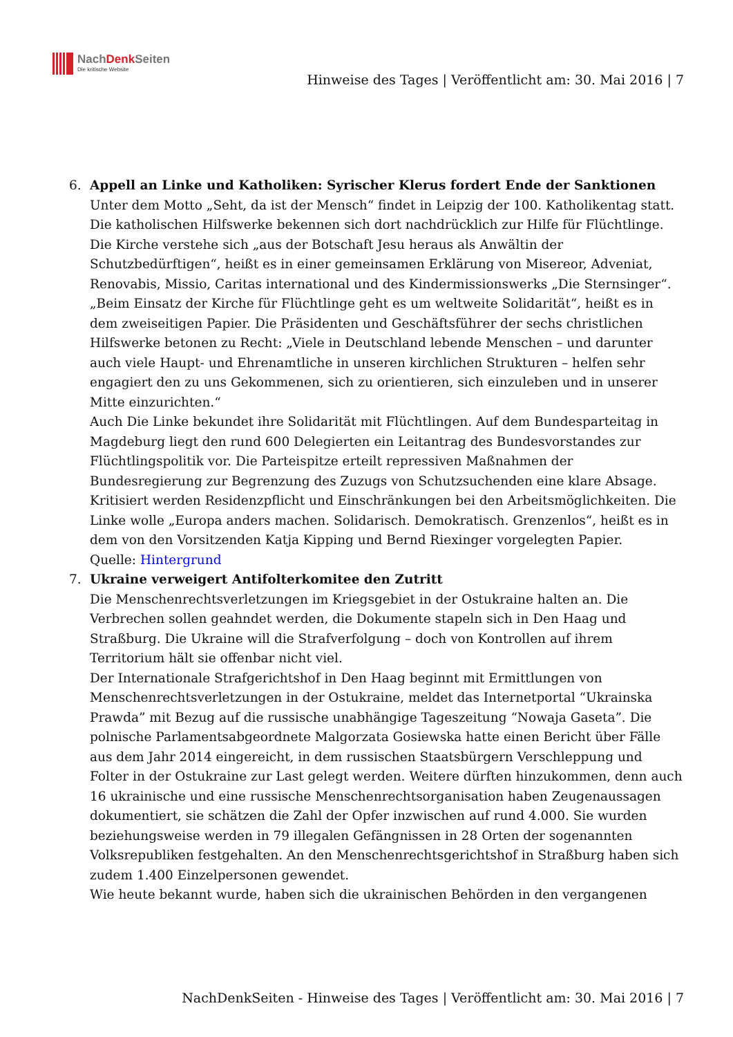NachDenk Seiten
Die kritische Website
Hinweise des Tages | Veröffentlicht am: 30. Mai 2016 | 7
6. Appell an Linke und Katholiken: Syrischer Klerus fordert Ende der Sanktionen
Unter dem Motto „Seht, da ist der Mensch“ findet in Leipzig der 100. Katholikentag statt. Die katholischen Hilfswerke bekennen sich dort nachdrücklich zur Hilfe für Flüchtlinge. Die Kirche verstehe sich „aus der Botschaft Jesu heraus als Anwältin der Schutzbedürftigen“, heißt es in einer gemeinsamen Erklärung von Misereor, Adveniat, Renovabis, Missio, Caritas international und des Kindermissionswerks „Die Sternsinger“. „Beim Einsatz der Kirche für Flüchtlinge geht es um weltweite Solidarität“, heißt es in dem zweiseitigen Papier. Die Präsidenten und Geschäftsführer der sechs christlichen Hilfswerke betonen zu Recht: „Viele in Deutschland lebende Menschen – und darunter auch viele Haupt- und Ehrenamtliche in unseren kirchlichen Strukturen – helfen sehr engagiert den zu uns Gekommenen, sich zu orientieren, sich einzuleben und in unserer Mitte einzurichten.“
Auch Die Linke bekundet ihre Solidarität mit Flüchtlingen. Auf dem Bundesparteitag in Magdeburg liegt den rund 600 Delegierten ein Leitantrag des Bundesvorstandes zur Flüchtlingspolitik vor. Die Parteispitze erteilt repressiven Maßnahmen der Bundesregierung zur Begrenzung des Zuzugs von Schutzsuchenden eine klare Absage. Kritisiert werden Residenzpflicht und Einschränkungen bei den Arbeitsmöglichkeiten. Die Linke wolle „Europa anders machen. Solidarisch. Demokratisch. Grenzenlos“, heißt es in dem von den Vorsitzenden Katja Kipping und Bernd Riexinger vorgelegten Papier.
Quelle: Hintergrund
7. Ukraine verweigert Antifolterkomitee den Zutritt
Die Menschenrechtsverletzungen im Kriegsgebiet in der Ostukraine halten an. Die Verbrechen sollen geahndet werden, die Dokumente stapeln sich in Den Haag und Straßburg. Die Ukraine will die Strafverfolgung – doch von Kontrollen auf ihrem Territorium hält sie offenbar nicht viel.
Der Internationale Strafgerichtshof in Den Haag beginnt mit Ermittlungen von Menschenrechtsverletzungen in der Ostukraine, meldet das Internetportal “Ukrainska Prawda” mit Bezug auf die russische unabhängige Tageszeitung “Nowaja Gaseta”. Die polnische Parlamentsabgeordnete Malgorzata Gosiewska hatte einen Bericht über Fälle aus dem Jahr 2014 eingereicht, in dem russischen Staatsbürgern Verschleppung und Folter in der Ostukraine zur Last gelegt werden. Weitere dürften hinzukommen, denn auch 16 ukrainische und eine russische Menschenrechtsorganisation haben Zeugenaussagen dokumentiert, sie schätzen die Zahl der Opfer inzwischen auf rund 4.000. Sie wurden beziehungsweise werden in 79 illegalen Gefängnissen in 28 Orten der sogenannten Volksrepubliken festgehalten. An den Menschenrechtsgerichtshof in Straßburg haben sich zudem 1.400 Einzelpersonen gewendet.
Wie heute bekannt wurde, haben sich die ukrainischen Behörden in den vergangenen
NachDenkSeiten - Hinweise des Tages | Veröffentlicht am: 30. Mai 2016 | 7